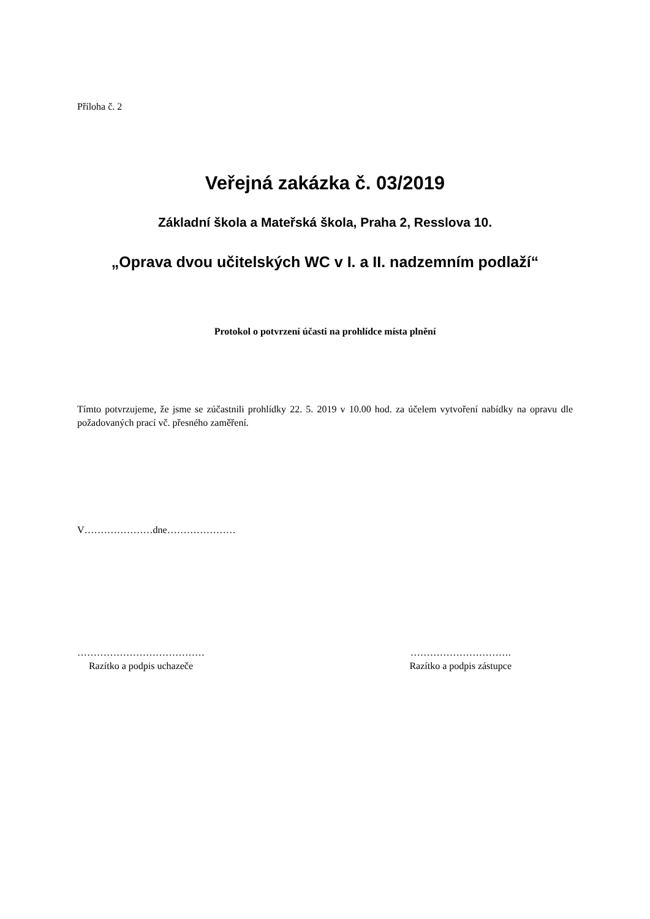Příloha č. 2
Veřejná zakázka č. 03/2019
Základní škola a Mateřská škola, Praha 2, Resslova 10.
„Oprava dvou učitelských WC v I. a II. nadzemním podlaží“
Protokol o potvrzení účasti na prohlídce místa plnění
Tímto potvrzujeme, že jsme se zúčastnili prohlídky 22. 5. 2019 v 10.00 hod. za účelem vytvoření nabídky na opravu dle požadovaných prací vč. přesného zaměření.
V…………………dne…………………
…………………………………
Razítko a podpis uchazeče
………………………….
Razítko a podpis zástupce